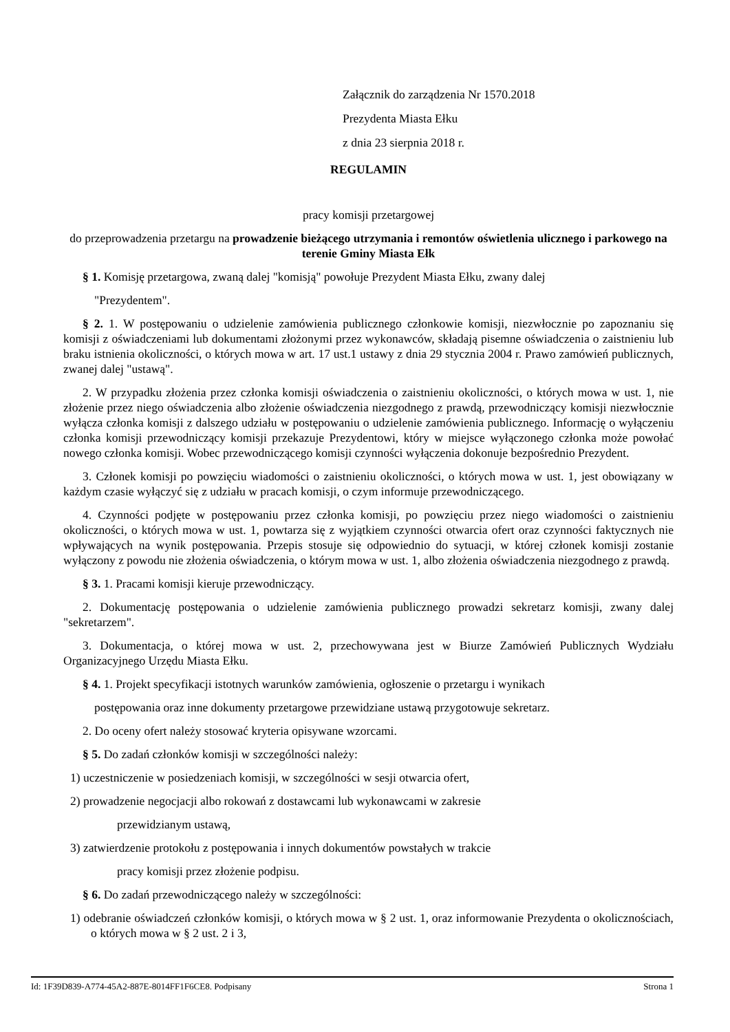Załącznik do zarządzenia Nr 1570.2018
Prezydenta Miasta Ełku
z dnia 23 sierpnia 2018 r.
REGULAMIN
pracy komisji przetargowej
do przeprowadzenia przetargu na prowadzenie bieżącego utrzymania i remontów oświetlenia ulicznego i parkowego na terenie Gminy Miasta Ełk
§ 1. Komisję przetargowa, zwaną dalej "komisją" powołuje Prezydent Miasta Ełku, zwany dalej
"Prezydentem".
§ 2. 1. W postępowaniu o udzielenie zamówienia publicznego członkowie komisji, niezwłocznie po zapoznaniu się komisji z oświadczeniami lub dokumentami złożonymi przez wykonawców, składają pisemne oświadczenia o zaistnieniu lub braku istnienia okoliczności, o których mowa w art. 17 ust.1 ustawy z dnia 29 stycznia 2004 r. Prawo zamówień publicznych, zwanej dalej "ustawą".
2. W przypadku złożenia przez członka komisji oświadczenia o zaistnieniu okoliczności, o których mowa w ust. 1, nie złożenie przez niego oświadczenia albo złożenie oświadczenia niezgodnego z prawdą, przewodniczący komisji niezwłocznie wyłącza członka komisji z dalszego udziału w postępowaniu o udzielenie zamówienia publicznego. Informację o wyłączeniu członka komisji przewodniczący komisji przekazuje Prezydentowi, który w miejsce wyłączonego członka może powołać nowego członka komisji. Wobec przewodniczącego komisji czynności wyłączenia dokonuje bezpośrednio Prezydent.
3. Członek komisji po powzięciu wiadomości o zaistnieniu okoliczności, o których mowa w ust. 1, jest obowiązany w każdym czasie wyłączyć się z udziału w pracach komisji, o czym informuje przewodniczącego.
4. Czynności podjęte w postępowaniu przez członka komisji, po powzięciu przez niego wiadomości o zaistnieniu okoliczności, o których mowa w ust. 1, powtarza się z wyjątkiem czynności otwarcia ofert oraz czynności faktycznych nie wpływających na wynik postępowania. Przepis stosuje się odpowiednio do sytuacji, w której członek komisji zostanie wyłączony z powodu nie złożenia oświadczenia, o którym mowa w ust. 1, albo złożenia oświadczenia niezgodnego z prawdą.
§ 3. 1. Pracami komisji kieruje przewodniczący.
2. Dokumentację postępowania o udzielenie zamówienia publicznego prowadzi sekretarz komisji, zwany dalej "sekretarzem".
3. Dokumentacja, o której mowa w ust. 2, przechowywana jest w Biurze Zamówień Publicznych Wydziału Organizacyjnego Urzędu Miasta Ełku.
§ 4. 1. Projekt specyfikacji istotnych warunków zamówienia, ogłoszenie o przetargu i wynikach
postępowania oraz inne dokumenty przetargowe przewidziane ustawą przygotowuje sekretarz.
2. Do oceny ofert należy stosować kryteria opisywane wzorcami.
§ 5. Do zadań członków komisji w szczególności należy:
1) uczestniczenie w posiedzeniach komisji, w szczególności w sesji otwarcia ofert,
2) prowadzenie negocjacji albo rokowań z dostawcami lub wykonawcami w zakresie
przewidzianym ustawą,
3) zatwierdzenie protokołu z postępowania i innych dokumentów powstałych w trakcie
pracy komisji przez złożenie podpisu.
§ 6. Do zadań przewodniczącego należy w szczególności:
1) odebranie oświadczeń członków komisji, o których mowa w § 2 ust. 1, oraz informowanie Prezydenta o okolicznościach, o których mowa w § 2 ust. 2 i 3,
Id: 1F39D839-A774-45A2-887E-8014FF1F6CE8. Podpisany Strona 1